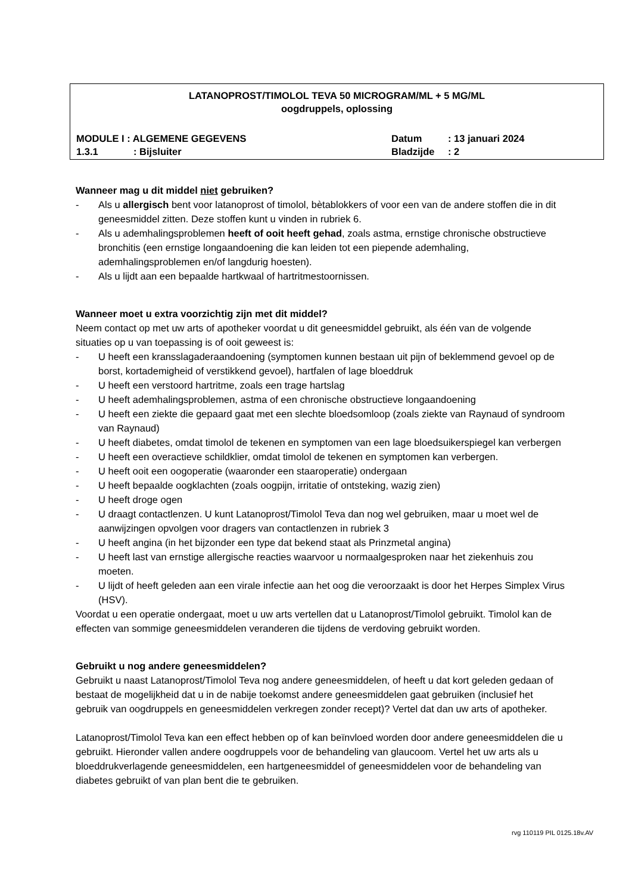LATANOPROST/TIMOLOL TEVA 50 MICROGRAM/ML + 5 MG/ML
oogdruppels, oplossing
MODULE I : ALGEMENE GEGEVENS Datum: 13 januari 2024
1.3.1: Bijsluiter Bladzijde: 2
Wanneer mag u dit middel niet gebruiken?
- Als u allergisch bent voor latanoprost of timolol, bètablokkers of voor een van de andere stoffen die in dit geneesmiddel zitten. Deze stoffen kunt u vinden in rubriek 6.
- Als u ademhalingsproblemen heeft of ooit heeft gehad, zoals astma, ernstige chronische obstructieve bronchitis (een ernstige longaandoening die kan leiden tot een piepende ademhaling, ademhalingsproblemen en/of langdurig hoesten).
- Als u lijdt aan een bepaalde hartkwaal of hartritmestoornissen.
Wanneer moet u extra voorzichtig zijn met dit middel?
Neem contact op met uw arts of apotheker voordat u dit geneesmiddel gebruikt, als één van de volgende situaties op u van toepassing is of ooit geweest is:
- U heeft een kransslagaderaandoening (symptomen kunnen bestaan uit pijn of beklemmend gevoel op de borst, kortademigheid of verstikkend gevoel), hartfalen of lage bloeddruk
- U heeft een verstoord hartritme, zoals een trage hartslag
- U heeft ademhalingsproblemen, astma of een chronische obstructieve longaandoening
- U heeft een ziekte die gepaard gaat met een slechte bloedsomloop (zoals ziekte van Raynaud of syndroom van Raynaud)
- U heeft diabetes, omdat timolol de tekenen en symptomen van een lage bloedsuikerspiegel kan verbergen
- U heeft een overactieve schildklier, omdat timolol de tekenen en symptomen kan verbergen.
- U heeft ooit een oogoperatie (waaronder een staaroperatie) ondergaan
- U heeft bepaalde oogklachten (zoals oogpijn, irritatie of ontsteking, wazig zien)
- U heeft droge ogen
- U draagt contactlenzen. U kunt Latanoprost/Timolol Teva dan nog wel gebruiken, maar u moet wel de aanwijzingen opvolgen voor dragers van contactlenzen in rubriek 3
- U heeft angina (in het bijzonder een type dat bekend staat als Prinzmetal angina)
- U heeft last van ernstige allergische reacties waarvoor u normaalgesproken naar het ziekenhuis zou moeten.
- U lijdt of heeft geleden aan een virale infectie aan het oog die veroorzaakt is door het Herpes Simplex Virus (HSV).
Voordat u een operatie ondergaat, moet u uw arts vertellen dat u Latanoprost/Timolol gebruikt. Timolol kan de effecten van sommige geneesmiddelen veranderen die tijdens de verdoving gebruikt worden.
Gebruikt u nog andere geneesmiddelen?
Gebruikt u naast Latanoprost/Timolol Teva nog andere geneesmiddelen, of heeft u dat kort geleden gedaan of bestaat de mogelijkheid dat u in de nabije toekomst andere geneesmiddelen gaat gebruiken (inclusief het gebruik van oogdruppels en geneesmiddelen verkregen zonder recept)? Vertel dat dan uw arts of apotheker.
Latanoprost/Timolol Teva kan een effect hebben op of kan beïnvloed worden door andere geneesmiddelen die u gebruikt. Hieronder vallen andere oogdruppels voor de behandeling van glaucoom. Vertel het uw arts als u bloeddrukverlagende geneesmiddelen, een hartgeneesmiddel of geneesmiddelen voor de behandeling van diabetes gebruikt of van plan bent die te gebruiken.
rvg 110119 PIL 0125.18v.AV